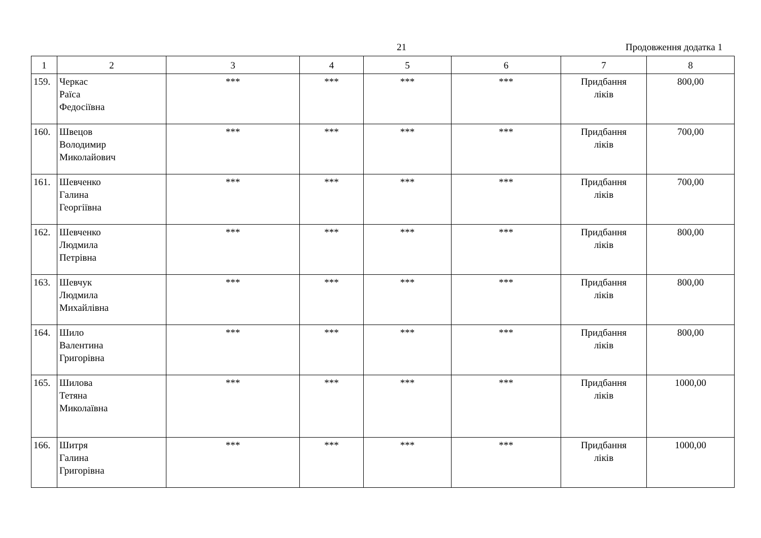21 Продовження додатка 1
| 1 | 2 | 3 | 4 | 5 | 6 | 7 | 8 |
| --- | --- | --- | --- | --- | --- | --- | --- |
| 159. | Черкас Раїса Федосіївна | *** | *** | *** | *** | Придбання ліків | 800,00 |
| 160. | Швецов Володимир Миколайович | *** | *** | *** | *** | Придбання ліків | 700,00 |
| 161. | Шевченко Галина Георгіївна | *** | *** | *** | *** | Придбання ліків | 700,00 |
| 162. | Шевченко Людмила Петрівна | *** | *** | *** | *** | Придбання ліків | 800,00 |
| 163. | Шевчук Людмила Михайлівна | *** | *** | *** | *** | Придбання ліків | 800,00 |
| 164. | Шило Валентина Григорівна | *** | *** | *** | *** | Придбання ліків | 800,00 |
| 165. | Шилова Тетяна Миколаївна | *** | *** | *** | *** | Придбання ліків | 1000,00 |
| 166. | Шитря Галина Григорівна | *** | *** | *** | *** | Придбання ліків | 1000,00 |